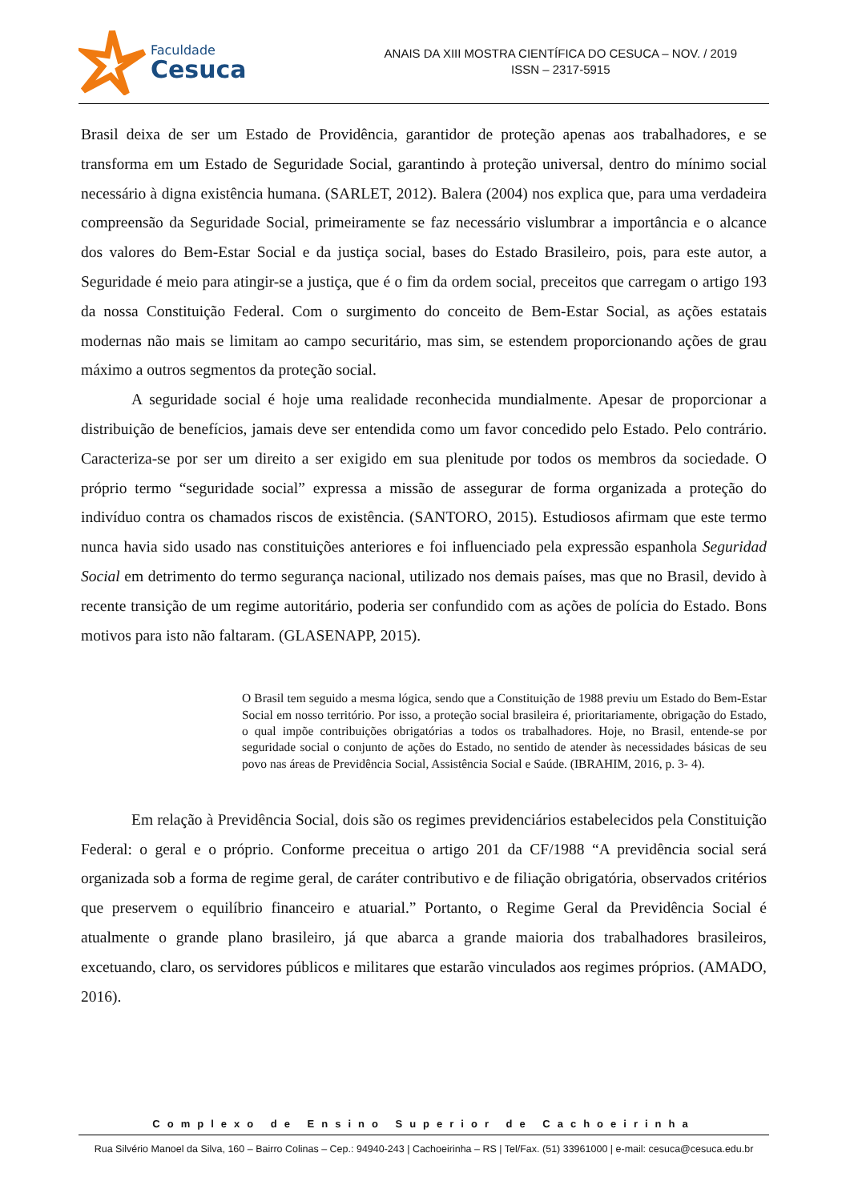Faculdade
Cesuca
ANAIS DA XIII MOSTRA CIENTÍFICA DO CESUCA – NOV. / 2019
ISSN – 2317-5915
Brasil deixa de ser um Estado de Providência, garantidor de proteção apenas aos trabalhadores, e se transforma em um Estado de Seguridade Social, garantindo à proteção universal, dentro do mínimo social necessário à digna existência humana. (SARLET, 2012). Balera (2004) nos explica que, para uma verdadeira compreensão da Seguridade Social, primeiramente se faz necessário vislumbrar a importância e o alcance dos valores do Bem-Estar Social e da justiça social, bases do Estado Brasileiro, pois, para este autor, a Seguridade é meio para atingir-se a justiça, que é o fim da ordem social, preceitos que carregam o artigo 193 da nossa Constituição Federal. Com o surgimento do conceito de Bem-Estar Social, as ações estatais modernas não mais se limitam ao campo securitário, mas sim, se estendem proporcionando ações de grau máximo a outros segmentos da proteção social.
A seguridade social é hoje uma realidade reconhecida mundialmente. Apesar de proporcionar a distribuição de benefícios, jamais deve ser entendida como um favor concedido pelo Estado. Pelo contrário. Caracteriza-se por ser um direito a ser exigido em sua plenitude por todos os membros da sociedade. O próprio termo “seguridade social” expressa a missão de assegurar de forma organizada a proteção do indivíduo contra os chamados riscos de existência. (SANTORO, 2015). Estudiosos afirmam que este termo nunca havia sido usado nas constituições anteriores e foi influenciado pela expressão espanhola Seguridad Social em detrimento do termo segurança nacional, utilizado nos demais países, mas que no Brasil, devido à recente transição de um regime autoritário, poderia ser confundido com as ações de polícia do Estado. Bons motivos para isto não faltaram. (GLASENAPP, 2015).
O Brasil tem seguido a mesma lógica, sendo que a Constituição de 1988 previu um Estado do Bem-Estar Social em nosso território. Por isso, a proteção social brasileira é, prioritariamente, obrigação do Estado, o qual impõe contribuições obrigatórias a todos os trabalhadores. Hoje, no Brasil, entende-se por seguridade social o conjunto de ações do Estado, no sentido de atender às necessidades básicas de seu povo nas áreas de Previdência Social, Assistência Social e Saúde. (IBRAHIM, 2016, p. 3- 4).
Em relação à Previdência Social, dois são os regimes previdenciários estabelecidos pela Constituição Federal: o geral e o próprio. Conforme preceitua o artigo 201 da CF/1988 “A previdência social será organizada sob a forma de regime geral, de caráter contributivo e de filiação obrigatória, observados critérios que preservem o equilíbrio financeiro e atuarial.” Portanto, o Regime Geral da Previdência Social é atualmente o grande plano brasileiro, já que abarca a grande maioria dos trabalhadores brasileiros, excetuando, claro, os servidores públicos e militares que estarão vinculados aos regimes próprios. (AMADO, 2016).
Complexo de Ensino Superior de Cachoeirinha
Rua Silvério Manoel da Silva, 160 – Bairro Colinas – Cep.: 94940-243 | Cachoeirinha – RS | Tel/Fax. (51) 33961000 | e-mail: cesuca@cesuca.edu.br